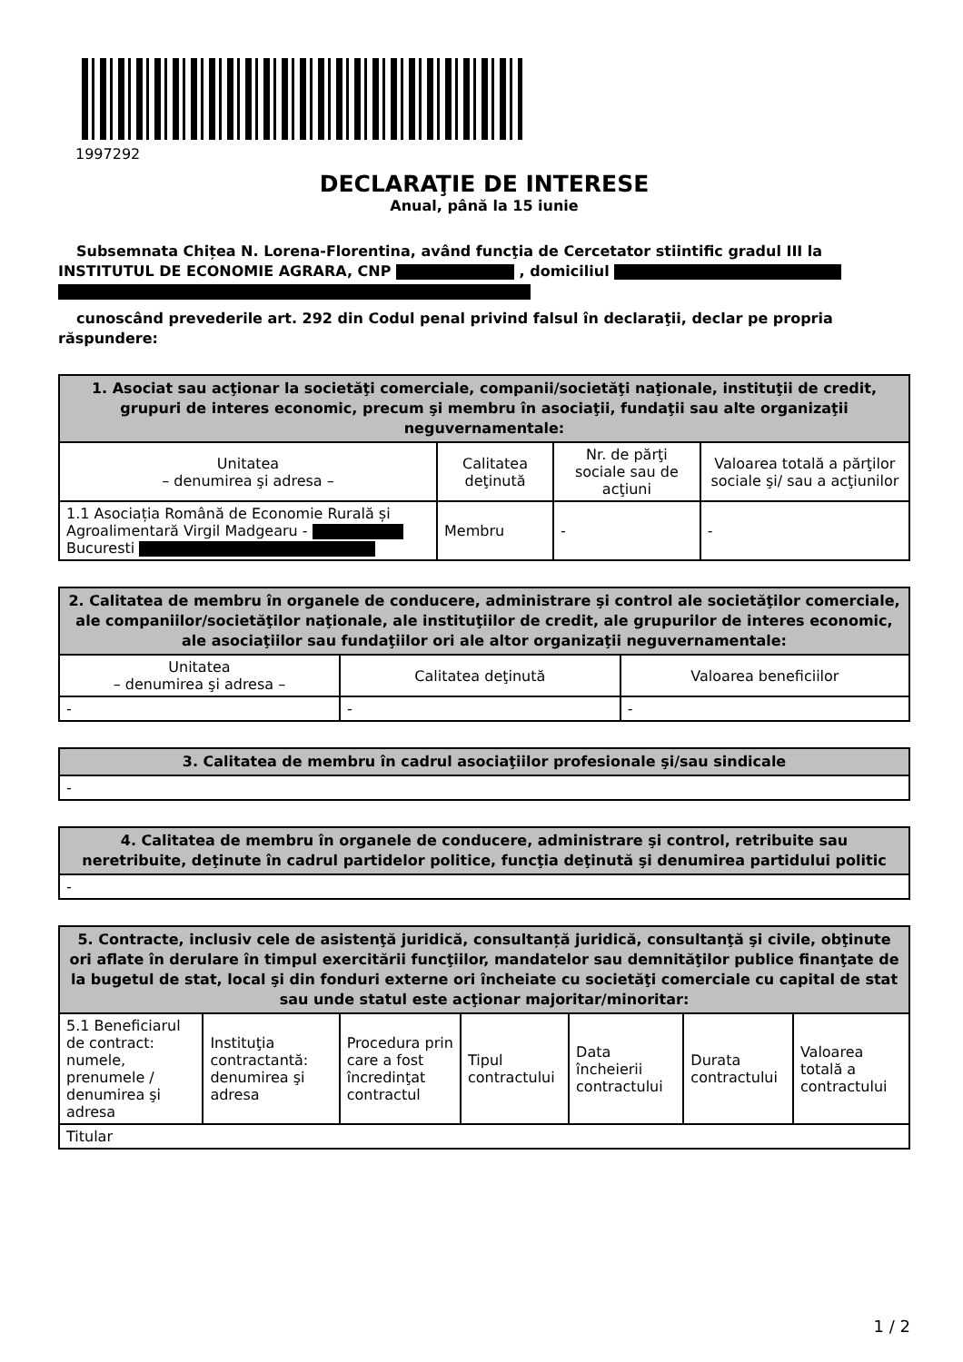1997292
DECLARAŢIE DE INTERESE
Anual, până la 15 iunie
Subsemnata Chițea N. Lorena-Florentina, având funcţia de Cercetator stiintific gradul III la INSTITUTUL DE ECONOMIE AGRARA, CNP , domiciliul
cunoscând prevederile art. 292 din Codul penal privind falsul în declaraţii, declar pe propria răspundere:
| 1. Asociat sau acţionar la societăţi comerciale, companii/societăţi naţionale, instituţii de credit, grupuri de interes economic, precum şi membru în asociaţii, fundaţii sau alte organizaţii neguvernamentale: | | | |
| --- | --- | --- | --- |
| Unitatea – denumirea şi adresa – | Calitatea deţinută | Nr. de părţi sociale sau de acţiuni | Valoarea totală a părţilor sociale şi/ sau a acţiunilor |
| 1.1 Asociația Română de Economie Rurală și Agroalimentară Virgil Madgearu - Bucuresti | Membru | - | - |
| 2. Calitatea de membru în organele de conducere, administrare şi control ale societăţilor comerciale, ale companiilor/societăţilor naţionale, ale instituţiilor de credit, ale grupurilor de interes economic, ale asociaţiilor sau fundaţiilor ori ale altor organizaţii neguvernamentale: | | |
| --- | --- | --- |
| Unitatea – denumirea şi adresa – | Calitatea deţinută | Valoarea beneficiilor |
| - | - | - |
| 3. Calitatea de membru în cadrul asociaţiilor profesionale şi/sau sindicale |
| --- |
| - |
| 4. Calitatea de membru în organele de conducere, administrare şi control, retribuite sau neretribuite, deţinute în cadrul partidelor politice, funcţia deţinută şi denumirea partidului politic |
| --- |
| - |
| 5. Contracte, inclusiv cele de asistenţă juridică, consultanță juridică, consultanţă şi civile, obţinute ori aflate în derulare în timpul exercitării funcţiilor, mandatelor sau demnităţilor publice finanţate de la bugetul de stat, local şi din fonduri externe ori încheiate cu societăţi comerciale cu capital de stat sau unde statul este acţionar majoritar/minoritar: | | | | | | |
| --- | --- | --- | --- | --- | --- | --- |
| 5.1 Beneficiarul de contract: numele, prenumele / denumirea şi adresa | Instituţia contractantă: denumirea şi adresa | Procedura prin care a fost încredinţat contractul | Tipul contractului | Data încheierii contractului | Durata contractului | Valoarea totală a contractului |
| Titular | | | | | | |
1 / 2